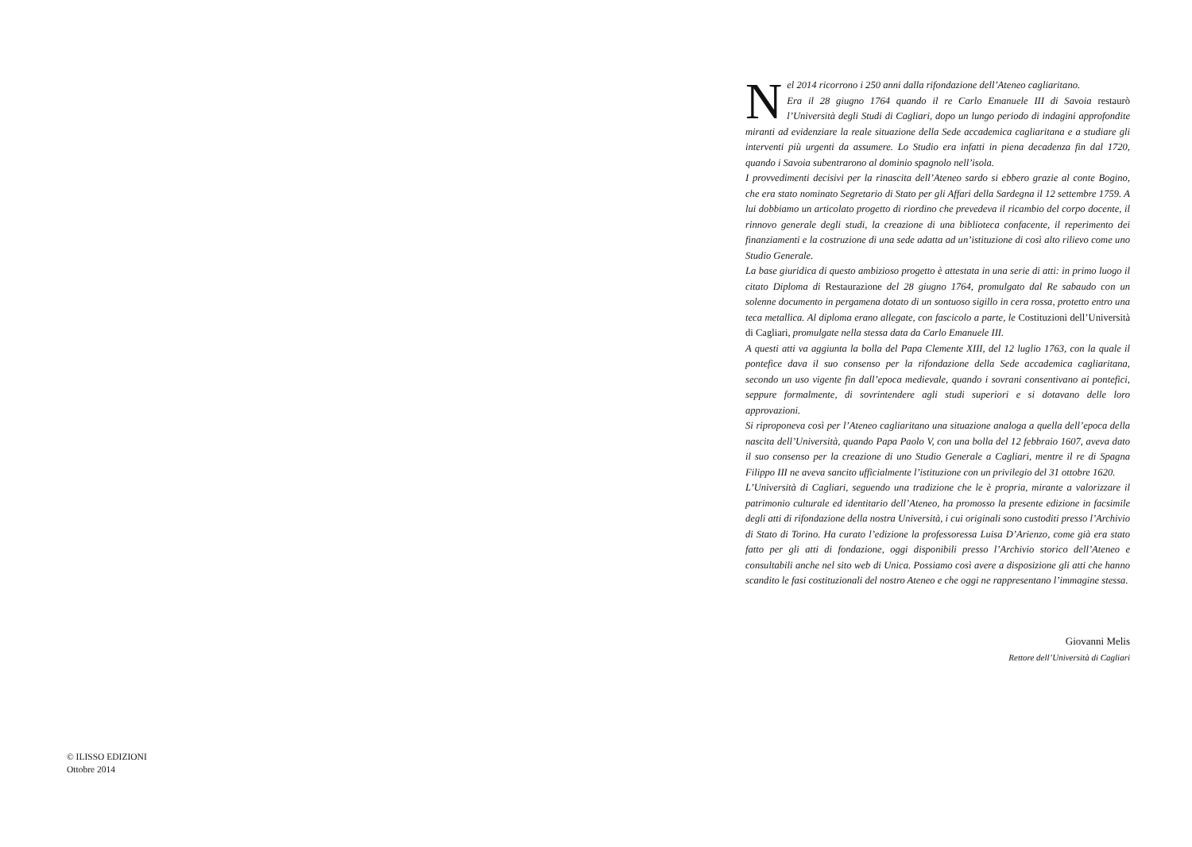Nel 2014 ricorrono i 250 anni dalla rifondazione dell’Ateneo cagliaritano.
Era il 28 giugno 1764 quando il re Carlo Emanuele III di Savoia restaurò l’Università degli Studi di Cagliari, dopo un lungo periodo di indagini approfondite miranti ad evidenziare la reale situazione della Sede accademica cagliaritana e a studiare gli interventi più urgenti da assumere. Lo Studio era infatti in piena decadenza fin dal 1720, quando i Savoia subentrarono al dominio spagnolo nell’isola.
I provvedimenti decisivi per la rinascita dell’Ateneo sardo si ebbero grazie al conte Bogino, che era stato nominato Segretario di Stato per gli Affari della Sardegna il 12 settembre 1759. A lui dobbiamo un articolato progetto di riordino che prevedeva il ricambio del corpo docente, il rinnovo generale degli studi, la creazione di una biblioteca confacente, il reperimento dei finanziamenti e la costruzione di una sede adatta ad un’istituzione di così alto rilievo come uno Studio Generale.
La base giuridica di questo ambizioso progetto è attestata in una serie di atti: in primo luogo il citato Diploma di Restaurazione del 28 giugno 1764, promulgato dal Re sabaudo con un solenne documento in pergamena dotato di un sontuoso sigillo in cera rossa, protetto entro una teca metallica. Al diploma erano allegate, con fascicolo a parte, le Costituzioni dell’Università di Cagliari, promulgate nella stessa data da Carlo Emanuele III.
A questi atti va aggiunta la bolla del Papa Clemente XIII, del 12 luglio 1763, con la quale il pontefice dava il suo consenso per la rifondazione della Sede accademica cagliaritana, secondo un uso vigente fin dall’epoca medievale, quando i sovrani consentivano ai pontefici, seppure formalmente, di sovrintendere agli studi superiori e si dotavano delle loro approvazioni.
Si riproponeva così per l’Ateneo cagliaritano una situazione analoga a quella dell’epoca della nascita dell’Università, quando Papa Paolo V, con una bolla del 12 febbraio 1607, aveva dato il suo consenso per la creazione di uno Studio Generale a Cagliari, mentre il re di Spagna Filippo III ne aveva sancito ufficialmente l’istituzione con un privilegio del 31 ottobre 1620.
L’Università di Cagliari, seguendo una tradizione che le è propria, mirante a valorizzare il patrimonio culturale ed identitario dell’Ateneo, ha promosso la presente edizione in facsimile degli atti di rifondazione della nostra Università, i cui originali sono custoditi presso l’Archivio di Stato di Torino. Ha curato l’edizione la professoressa Luisa D’Arienzo, come già era stato fatto per gli atti di fondazione, oggi disponibili presso l’Archivio storico dell’Ateneo e consultabili anche nel sito web di Unica. Possiamo così avere a disposizione gli atti che hanno scandito le fasi costituzionali del nostro Ateneo e che oggi ne rappresentano l’immagine stessa.
Giovanni Melis
Rettore dell’Università di Cagliari
© ILISSO EDIZIONI
Ottobre 2014